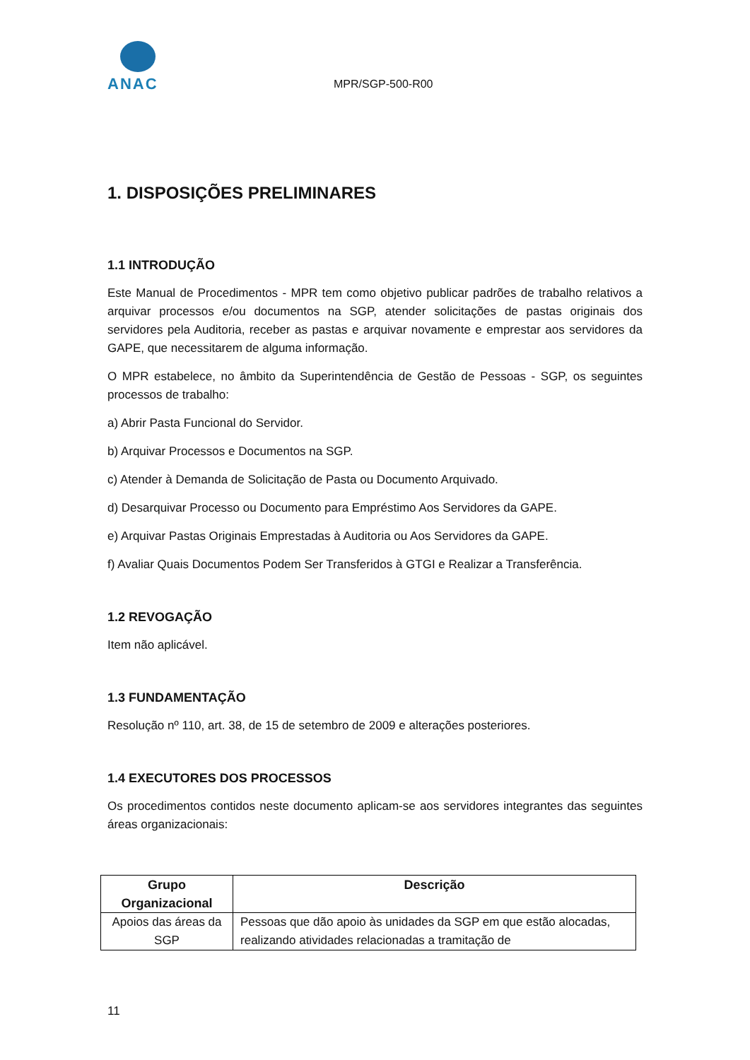ANAC
MPR/SGP-500-R00
1. DISPOSIÇÕES PRELIMINARES
1.1 INTRODUÇÃO
Este Manual de Procedimentos - MPR tem como objetivo publicar padrões de trabalho relativos a arquivar processos e/ou documentos na SGP, atender solicitações de pastas originais dos servidores pela Auditoria, receber as pastas e arquivar novamente e emprestar aos servidores da GAPE, que necessitarem de alguma informação.
O MPR estabelece, no âmbito da Superintendência de Gestão de Pessoas - SGP, os seguintes processos de trabalho:
a) Abrir Pasta Funcional do Servidor.
b) Arquivar Processos e Documentos na SGP.
c) Atender à Demanda de Solicitação de Pasta ou Documento Arquivado.
d) Desarquivar Processo ou Documento para Empréstimo Aos Servidores da GAPE.
e) Arquivar Pastas Originais Emprestadas à Auditoria ou Aos Servidores da GAPE.
f) Avaliar Quais Documentos Podem Ser Transferidos à GTGI e Realizar a Transferência.
1.2 REVOGAÇÃO
Item não aplicável.
1.3 FUNDAMENTAÇÃO
Resolução nº 110, art. 38, de 15 de setembro de 2009 e alterações posteriores.
1.4 EXECUTORES DOS PROCESSOS
Os procedimentos contidos neste documento aplicam-se aos servidores integrantes das seguintes áreas organizacionais:
| Grupo Organizacional | Descrição |
| --- | --- |
| Apoios das áreas da SGP | Pessoas que dão apoio às unidades da SGP em que estão alocadas, realizando atividades relacionadas a tramitação de |
11